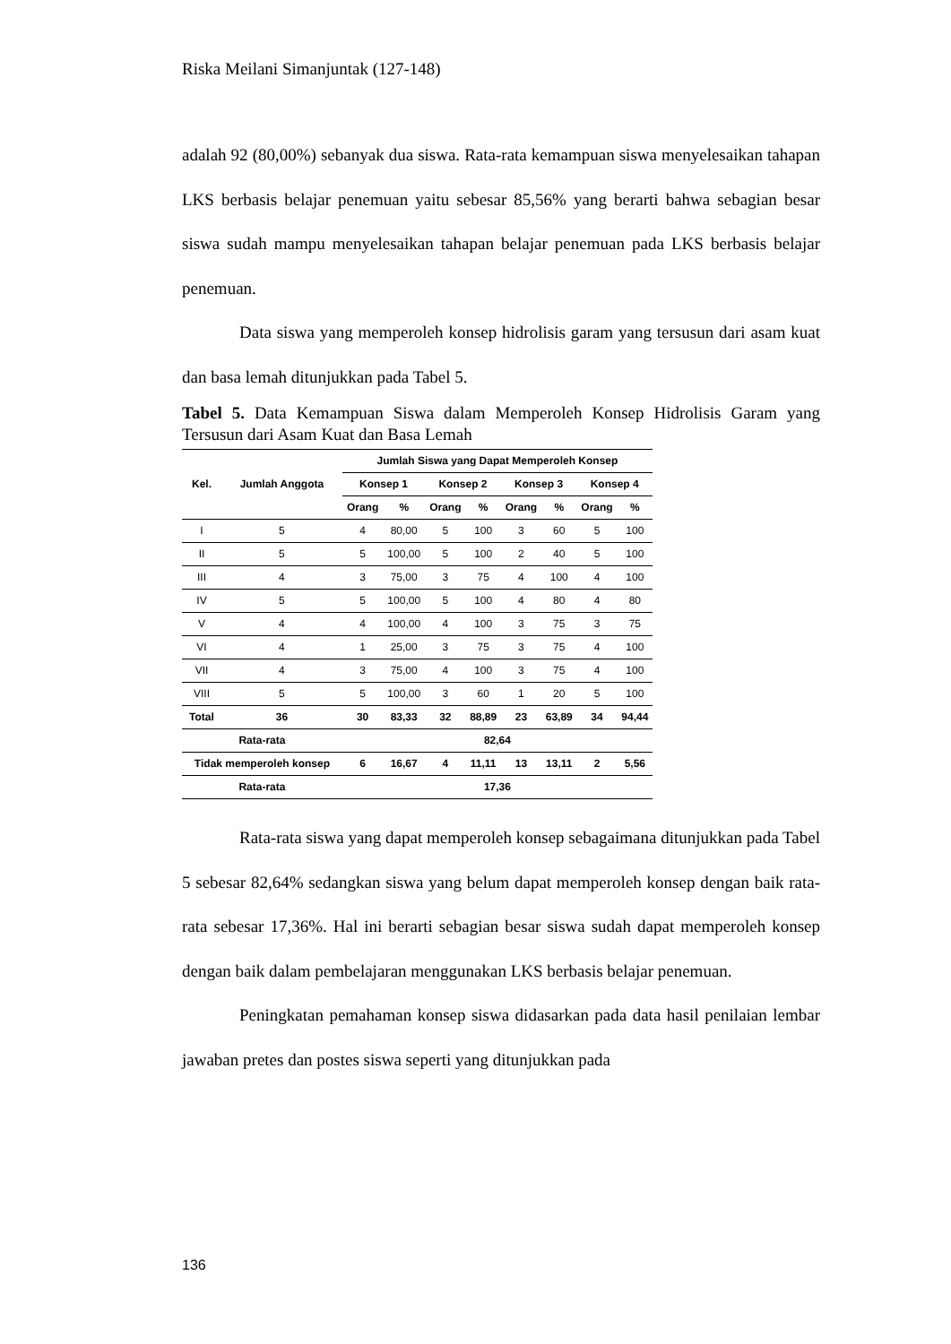Riska Meilani Simanjuntak (127-148)
adalah 92 (80,00%) sebanyak dua siswa. Rata-rata kemampuan siswa menyelesaikan tahapan LKS berbasis belajar penemuan yaitu sebesar 85,56% yang berarti bahwa sebagian besar siswa sudah mampu menyelesaikan tahapan belajar penemuan pada LKS berbasis belajar penemuan.
Data siswa yang memperoleh konsep hidrolisis garam yang tersusun dari asam kuat dan basa lemah ditunjukkan pada Tabel 5.
Tabel 5. Data Kemampuan Siswa dalam Memperoleh Konsep Hidrolisis Garam yang Tersusun dari Asam Kuat dan Basa Lemah
| Kel. | Jumlah Anggota | Jumlah Siswa yang Dapat Memperoleh Konsep | | | | | | | |
| --- | --- | --- | --- | --- | --- | --- | --- | --- | --- |
| | | Konsep 1 | | Konsep 2 | | Konsep 3 | | Konsep 4 | |
| | | Orang | % | Orang | % | Orang | % | Orang | % |
| I | 5 | 4 | 80,00 | 5 | 100 | 3 | 60 | 5 | 100 |
| II | 5 | 5 | 100,00 | 5 | 100 | 2 | 40 | 5 | 100 |
| III | 4 | 3 | 75,00 | 3 | 75 | 4 | 100 | 4 | 100 |
| IV | 5 | 5 | 100,00 | 5 | 100 | 4 | 80 | 4 | 80 |
| V | 4 | 4 | 100,00 | 4 | 100 | 3 | 75 | 3 | 75 |
| VI | 4 | 1 | 25,00 | 3 | 75 | 3 | 75 | 4 | 100 |
| VII | 4 | 3 | 75,00 | 4 | 100 | 3 | 75 | 4 | 100 |
| VIII | 5 | 5 | 100,00 | 3 | 60 | 1 | 20 | 5 | 100 |
| Total | 36 | 30 | 83,33 | 32 | 88,89 | 23 | 63,89 | 34 | 94,44 |
| Rata-rata | | 82,64 | | | | | | | |
| Tidak memperoleh konsep | | 6 | 16,67 | 4 | 11,11 | 13 | 13,11 | 2 | 5,56 |
| Rata-rata | | 17,36 | | | | | | | |
Rata-rata siswa yang dapat memperoleh konsep sebagaimana ditunjukkan pada Tabel 5 sebesar 82,64% sedangkan siswa yang belum dapat memperoleh konsep dengan baik rata-rata sebesar 17,36%. Hal ini berarti sebagian besar siswa sudah dapat memperoleh konsep dengan baik dalam pembelajaran menggunakan LKS berbasis belajar penemuan.
Peningkatan pemahaman konsep siswa didasarkan pada data hasil penilaian lembar jawaban pretes dan postes siswa seperti yang ditunjukkan pada
136